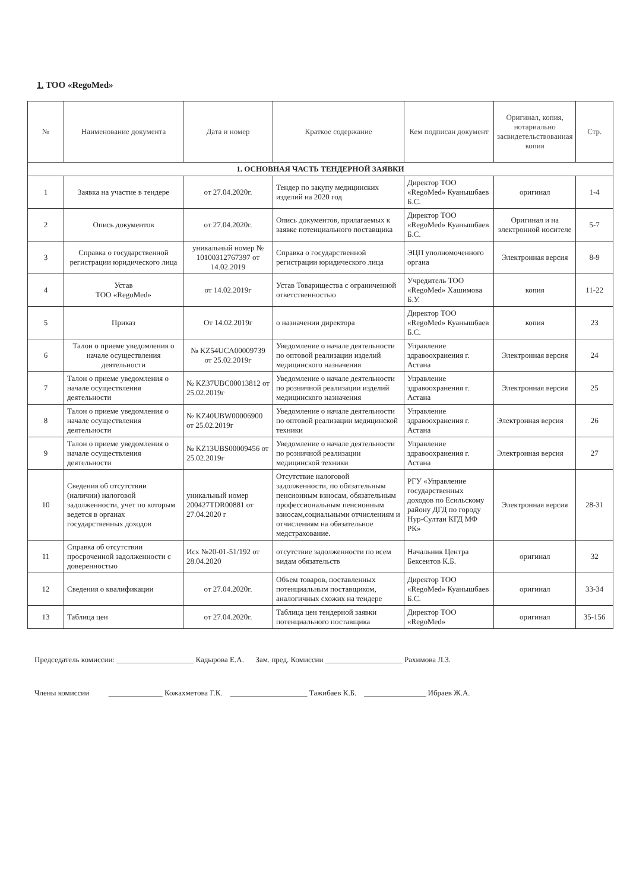1. ТОО «RegoMed»
| № | Наименование документа | Дата и номер | Краткое содержание | Кем подписан документ | Оригинал, копия, нотариально засвидетельствованная копия | Стр. |
| --- | --- | --- | --- | --- | --- | --- |
| 1. ОСНОВНАЯ ЧАСТЬ ТЕНДЕРНОЙ ЗАЯВКИ | | | | | | |
| 1 | Заявка на участие в тендере | от 27.04.2020г. | Тендер по закупу медицинских изделий на 2020 год | Директор ТОО «RegoMed» Куанышбаев Б.С. | оригинал | 1-4 |
| 2 | Опись документов | от 27.04.2020г. | Опись документов, прилагаемых к заявке потенциального поставщика | Директор ТОО «RegoMed» Куанышбаев Б.С. | Оригинал и на электронной носителе | 5-7 |
| 3 | Справка о государственной регистрации юридического лица | уникальный номер № 10100312767397 от 14.02.2019 | Справка о государственной регистрации юридического лица | ЭЦП уполномоченного органа | Электронная версия | 8-9 |
| 4 | Устав ТОО «RegoMed» | от 14.02.2019г | Устав Товарищества с ограниченной ответственностью | Учредитель ТОО «RegoMed» Хашимова Б.У. | копия | 11-22 |
| 5 | Приказ | От 14.02.2019г | о назначении директора | Директор ТОО «RegoMed» Куанышбаев Б.С. | копия | 23 |
| 6 | Талон о приеме уведомления о начале осуществления деятельности | № KZ54UCA00009739 от 25.02.2019г | Уведомление о начале деятельности по оптовой реализации изделий медицинского назначения | Управление здравоохранения г. Астана | Электронная версия | 24 |
| 7 | Талон о приеме уведомления о начале осуществления деятельности | № KZ37UBC00013812 от 25.02.2019г | Уведомление о начале деятельности по розничной реализации изделий медицинского назначения | Управление здравоохранения г. Астана | Электронная версия | 25 |
| 8 | Талон о приеме уведомления о начале осуществления деятельности | № KZ40UBW00006900 от 25.02.2019г | Уведомление о начале деятельности по оптовой реализации медицинской техники | Управление здравоохранения г. Астана | Электронная версия | 26 |
| 9 | Талон о приеме уведомления о начале осуществления деятельности | № KZ13UBS00009456 от 25.02.2019г | Уведомление о начале деятельности по розничной реализации медицинской техники | Управление здравоохранения г. Астана | Электронная версия | 27 |
| 10 | Сведения об отсутствии (наличии) налоговой задолженности, учет по которым ведется в органах государственных доходов | уникальный номер 200427TDR00881 от 27.04.2020 г | Отсутствие налоговой задолженности, по обязательным пенсионным взносам, обязательным профессиональным пенсионным взносам,социальными отчислениям и отчислениям на обязательное медстрахование. | РГУ «Управление государственных доходов по Есильскому району ДГД по городу Нур-Султан КГД МФ РК» | Электронная версия | 28-31 |
| 11 | Справка об отсутствии просроченной задолженности с доверенностью | Исх №20-01-51/192 от 28.04.2020 | отсутствие задолженности по всем видам обязательств | Начальник Центра Бексеитов К.Б. | оригинал | 32 |
| 12 | Сведения о квалификации | от 27.04.2020г. | Объем товаров, поставленных потенциальным поставщиком, аналогичных схожих на тендере | Директор ТОО «RegoMed» Куанышбаев Б.С. | оригинал | 33-34 |
| 13 | Таблица цен | от 27.04.2020г. | Таблица цен тендерной заявки потенциального поставщика | Директор ТОО «RegoMed» | оригинал | 35-156 |
Председатель комиссии: ____________________ Кадырова Е.А. Зам. пред. Комиссии ____________________ Рахимова Л.З.
Члены комиссии ______________ Кожахметова Г.К. ____________________ Тажибаев К.Б. ________________ Ибраев Ж.А.